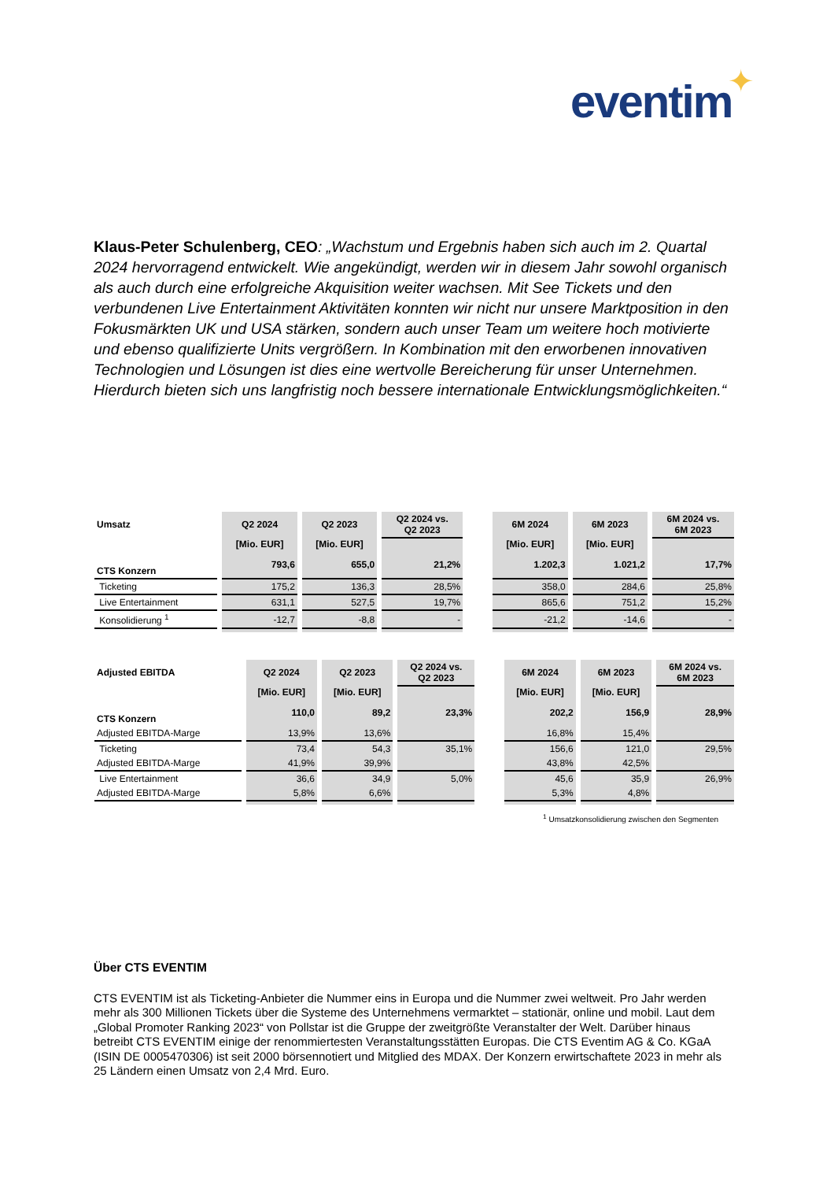eventim ✦
Klaus-Peter Schulenberg, CEO: „Wachstum und Ergebnis haben sich auch im 2. Quartal 2024 hervorragend entwickelt. Wie angekündigt, werden wir in diesem Jahr sowohl organisch als auch durch eine erfolgreiche Akquisition weiter wachsen. Mit See Tickets und den verbundenen Live Entertainment Aktivitäten konnten wir nicht nur unsere Marktposition in den Fokusmärkten UK und USA stärken, sondern auch unser Team um weitere hoch motivierte und ebenso qualifizierte Units vergrößern. In Kombination mit den erworbenen innovativen Technologien und Lösungen ist dies eine wertvolle Bereicherung für unser Unternehmen. Hierdurch bieten sich uns langfristig noch bessere internationale Entwicklungsmöglichkeiten.“
| Umsatz | Q2 2024 | Q2 2023 | Q2 2024 vs. Q2 2023 | | 6M 2024 | 6M 2023 | 6M 2024 vs. 6M 2023 |
| | [Mio. EUR] | [Mio. EUR] | | | [Mio. EUR] | [Mio. EUR] | |
| CTS Konzern | 793,6 | 655,0 | 21,2% | | 1.202,3 | 1.021,2 | 17,7% |
| Ticketing | 175,2 | 136,3 | 28,5% | | 358,0 | 284,6 | 25,8% |
| Live Entertainment | 631,1 | 527,5 | 19,7% | | 865,6 | 751,2 | 15,2% |
| Konsolidierung <sup>1</sup> | -12,7 | -8,8 | - | | -21,2 | -14,6 | - |
| Adjusted EBITDA | Q2 2024 | Q2 2023 | Q2 2024 vs. Q2 2023 | | 6M 2024 | 6M 2023 | 6M 2024 vs. 6M 2023 |
| | [Mio. EUR] | [Mio. EUR] | | | [Mio. EUR] | [Mio. EUR] | |
| CTS Konzern | 110,0 | 89,2 | 23,3% | | 202,2 | 156,9 | 28,9% |
| Adjusted EBITDA-Marge | 13,9% | 13,6% | | | 16,8% | 15,4% | |
| Ticketing | 73,4 | 54,3 | 35,1% | | 156,6 | 121,0 | 29,5% |
| Adjusted EBITDA-Marge | 41,9% | 39,9% | | | 43,8% | 42,5% | |
| Live Entertainment | 36,6 | 34,9 | 5,0% | | 45,6 | 35,9 | 26,9% |
| Adjusted EBITDA-Marge | 5,8% | 6,6% | | | 5,3% | 4,8% | |
<sup>1</sup> Umsatzkonsolidierung zwischen den Segmenten
Über CTS EVENTIM
CTS EVENTIM ist als Ticketing-Anbieter die Nummer eins in Europa und die Nummer zwei weltweit. Pro Jahr werden mehr als 300 Millionen Tickets über die Systeme des Unternehmens vermarktet – stationär, online und mobil. Laut dem „Global Promoter Ranking 2023“ von Pollstar ist die Gruppe der zweitgrößte Veranstalter der Welt. Darüber hinaus betreibt CTS EVENTIM einige der renommiertesten Veranstaltungsstätten Europas. Die CTS Eventim AG & Co. KGaA (ISIN DE 0005470306) ist seit 2000 börsennotiert und Mitglied des MDAX. Der Konzern erwirtschaftete 2023 in mehr als 25 Ländern einen Umsatz von 2,4 Mrd. Euro.